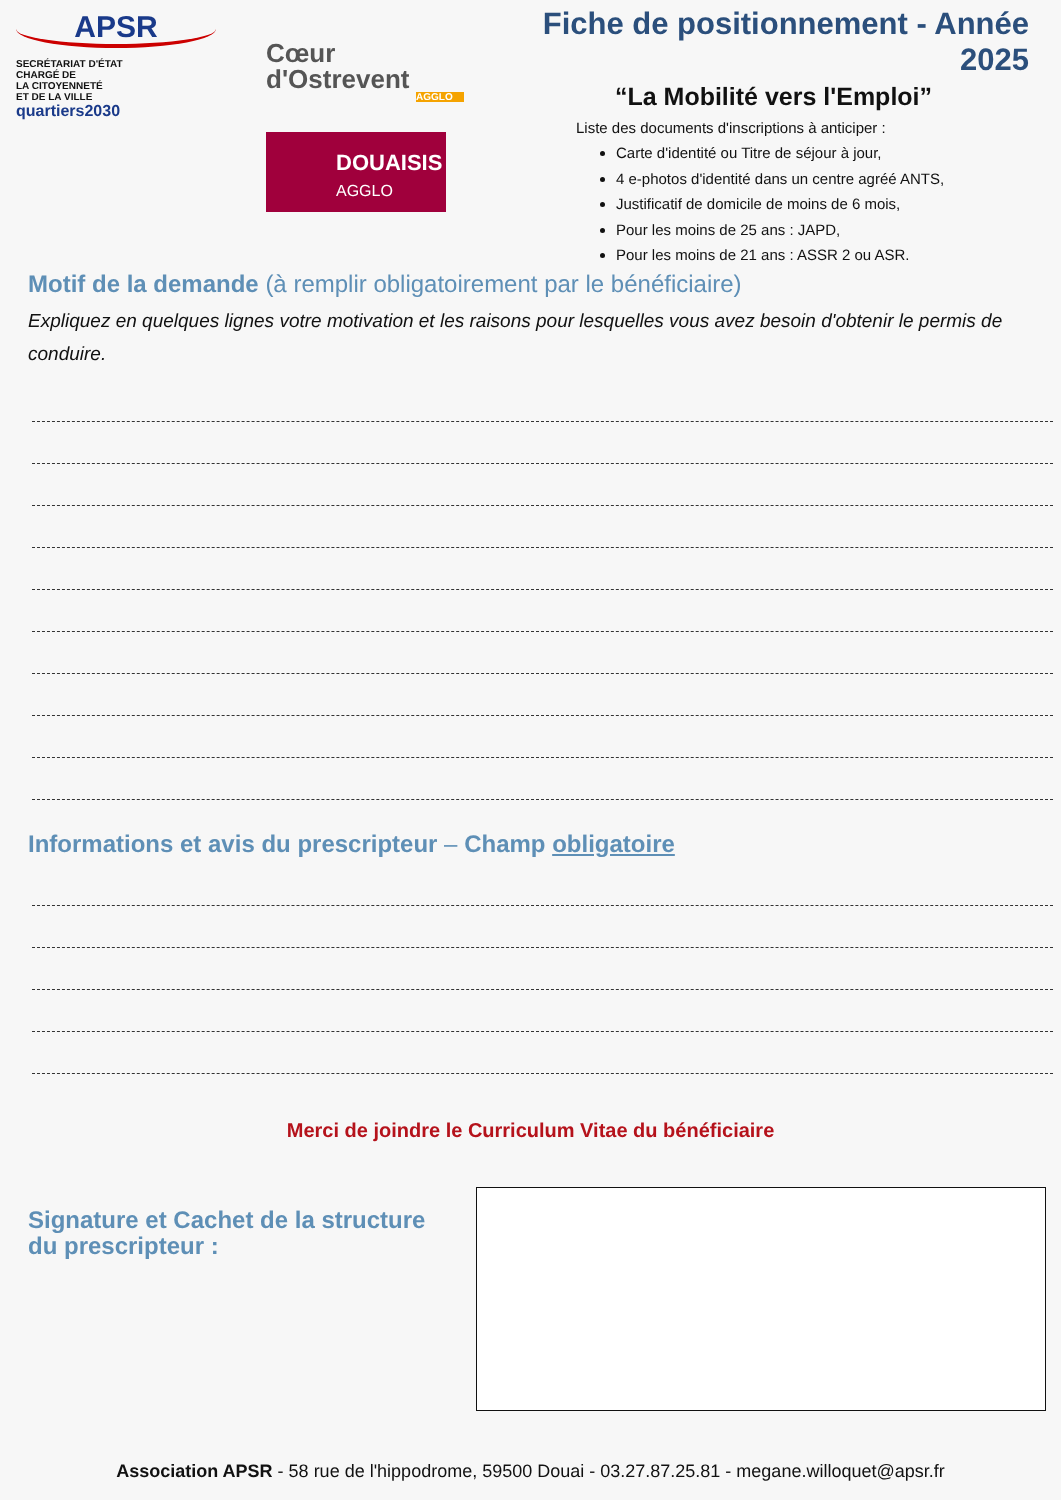APSR
SECRÉTARIAT D'ÉTAT
CHARGÉ DE
LA CITOYENNETÉ
ET DE LA VILLE
quartiers2030
Cœur
d'Ostrevent
AGGLO
DOUAISIS
AGGLO
Fiche de positionnement - Année 2025
“La Mobilité vers l'Emploi”
Liste des documents d'inscriptions à anticiper :
Carte d'identité ou Titre de séjour à jour,
4 e-photos d'identité dans un centre agréé ANTS,
Justificatif de domicile de moins de 6 mois,
Pour les moins de 25 ans : JAPD,
Pour les moins de 21 ans : ASSR 2 ou ASR.
Motif de la demande (à remplir obligatoirement par le bénéficiaire)
Expliquez en quelques lignes votre motivation et les raisons pour lesquelles vous avez besoin d'obtenir le permis de conduire.
Informations et avis du prescripteur – Champ obligatoire
Merci de joindre le Curriculum Vitae du bénéficiaire
Signature et Cachet de la structure du prescripteur :
Association APSR - 58 rue de l'hippodrome, 59500 Douai - 03.27.87.25.81 - megane.willoquet@apsr.fr